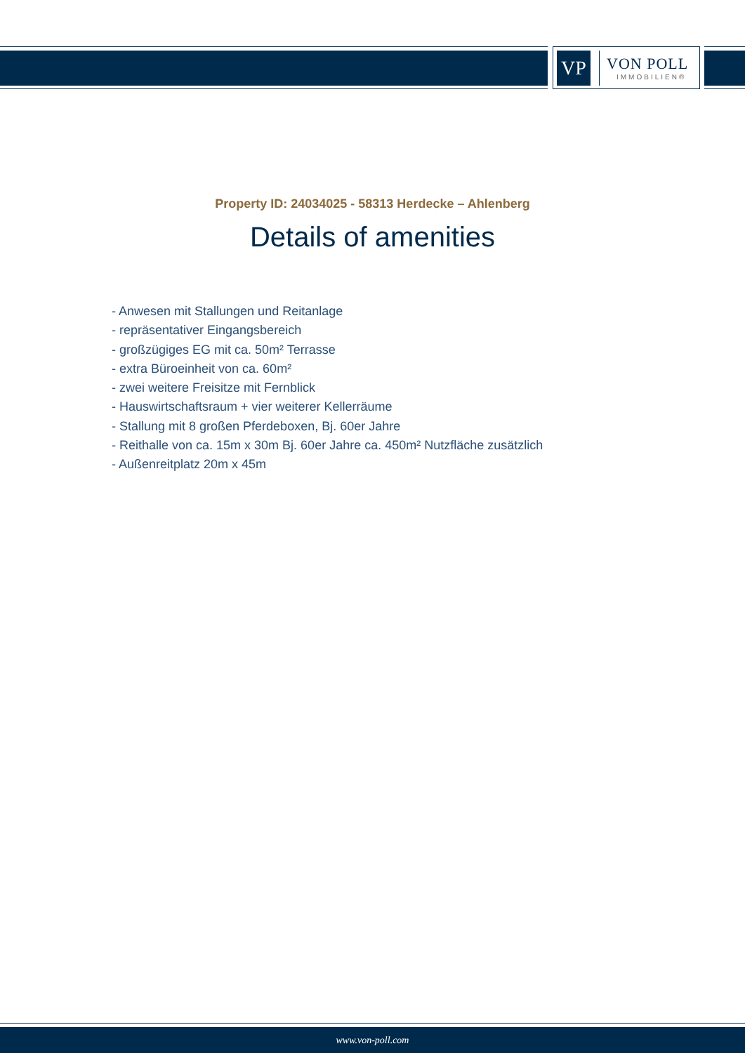VP
VON POLL
IMMOBILIEN®
Property ID: 24034025 - 58313 Herdecke – Ahlenberg
Details of amenities
- Anwesen mit Stallungen und Reitanlage
- repräsentativer Eingangsbereich
- großzügiges EG mit ca. 50m² Terrasse
- extra Büroeinheit von ca. 60m²
- zwei weitere Freisitze mit Fernblick
- Hauswirtschaftsraum + vier weiterer Kellerräume
- Stallung mit 8 großen Pferdeboxen, Bj. 60er Jahre
- Reithalle von ca. 15m x 30m Bj. 60er Jahre ca. 450m² Nutzfläche zusätzlich
- Außenreitplatz 20m x 45m
www.von-poll.com